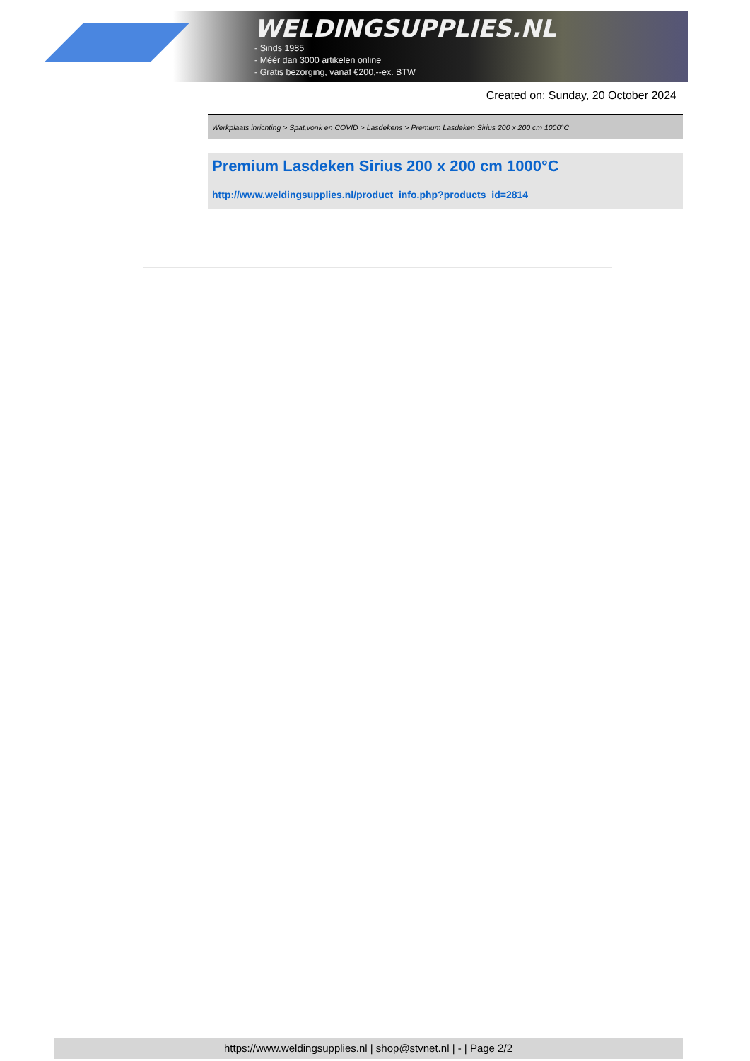WELDINGSUPPLIES.NL
- Sinds 1985
- Méér dan 3000 artikelen online
- Gratis bezorging, vanaf €200,--ex. BTW
Created on: Sunday, 20 October 2024
Werkplaats inrichting > Spat,vonk en COVID > Lasdekens > Premium Lasdeken Sirius 200 x 200 cm 1000°C
Premium Lasdeken Sirius 200 x 200 cm 1000°C
http://www.weldingsupplies.nl/product_info.php?products_id=2814
https://www.weldingsupplies.nl | shop@stvnet.nl | - | Page 2/2